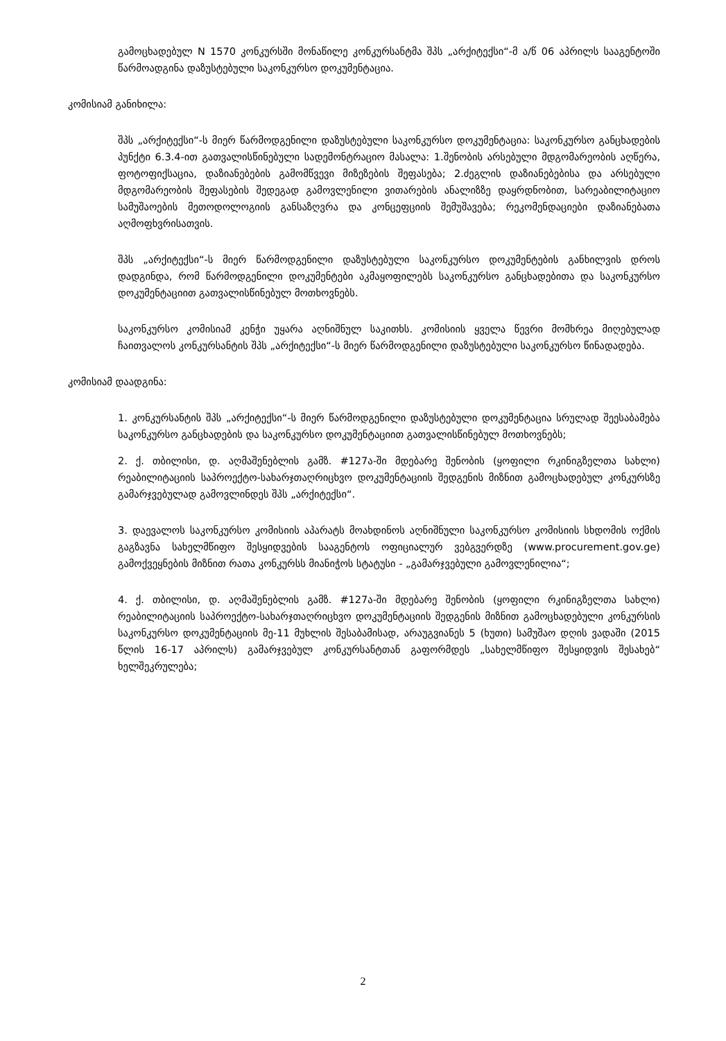გამოცხადებულ N 1570 კონკურსში მონაწილე კონკურსანტმა შპს „არქიტექსი“-მ ა/წ 06 აპრილს სააგენტოში წარმოადგინა დაზუსტებული საკონკურსო დოკუმენტაცია.
კომისიამ განიხილა:
შპს „არქიტექსი“-ს მიერ წარმოდგენილი დაზუსტებული საკონკურსო დოკუმენტაცია: საკონკურსო განცხადების პუნქტი 6.3.4-ით გათვალისწინებული სადემონტრაციო მასალა: 1.შენობის არსებული მდგომარეობის აღწერა, ფოტოფიქსაცია, დაზიანებების გამომწვევი მიზეზების შეფასება; 2.ძეგლის დაზიანებებისა და არსებული მდგომარეობის შეფასების შედეგად გამოვლენილი ვითარების ანალიზზე დაყრდნობით, სარეაბილიტაციო სამუშაოების მეთოდოლოგიის განსაზღვრა და კონცეფციის შემუშავება; რეკომენდაციები დაზიანებათა აღმოფხვრისათვის.
შპს „არქიტექსი“-ს მიერ წარმოდგენილი დაზუსტებული საკონკურსო დოკუმენტების განხილვის დროს დადგინდა, რომ წარმოდგენილი დოკუმენტები აკმაყოფილებს საკონკურსო განცხადებითა და საკონკურსო დოკუმენტაციით გათვალისწინებულ მოთხოვნებს.
საკონკურსო კომისიამ კენჭი უყარა აღნიშნულ საკითხს. კომისიის ყველა წევრი მომხრეა მიღებულად ჩაითვალოს კონკურსანტის შპს „არქიტექსი“-ს მიერ წარმოდგენილი დაზუსტებული საკონკურსო წინადადება.
კომისიამ დაადგინა:
1. კონკურსანტის შპს „არქიტექსი“-ს მიერ წარმოდგენილი დაზუსტებული დოკუმენტაცია სრულად შეესაბამება საკონკურსო განცხადების და საკონკურსო დოკუმენტაციით გათვალისწინებულ მოთხოვნებს;
2. ქ. თბილისი, დ. აღმაშენებლის გამზ. #127ა-ში მდებარე შენობის (ყოფილი რკინიგზელთა სახლი) რეაბილიტაციის საპროექტო-სახარჯთაღრიცხვო დოკუმენტაციის შედგენის მიზნით გამოცხადებულ კონკურსზე გამარჯვებულად გამოვლინდეს შპს „არქიტექსი“.
3. დაევალოს საკონკურსო კომისიის აპარატს მოახდინოს აღნიშნული საკონკურსო კომისიის სხდომის ოქმის გაგზავნა სახელმწიფო შესყიდვების სააგენტოს ოფიციალურ ვებგვერდზე (www.procurement.gov.ge) გამოქვეყნების მიზნით რათა კონკურსს მიანიჭოს სტატუსი - „გამარჯვებული გამოვლენილია“;
4. ქ. თბილისი, დ. აღმაშენებლის გამზ. #127ა-ში მდებარე შენობის (ყოფილი რკინიგზელთა სახლი) რეაბილიტაციის საპროექტო-სახარჯთაღრიცხვო დოკუმენტაციის შედგენის მიზნით გამოცხადებული კონკურსის საკონკურსო დოკუმენტაციის მე-11 მუხლის შესაბამისად, არაუგვიანეს 5 (ხუთი) სამუშაო დღის ვადაში (2015 წლის 16-17 აპრილს) გამარჯვებულ კონკურსანტთან გაფორმდეს „სახელმწიფო შესყიდვის შესახებ“ ხელშეკრულება;
2